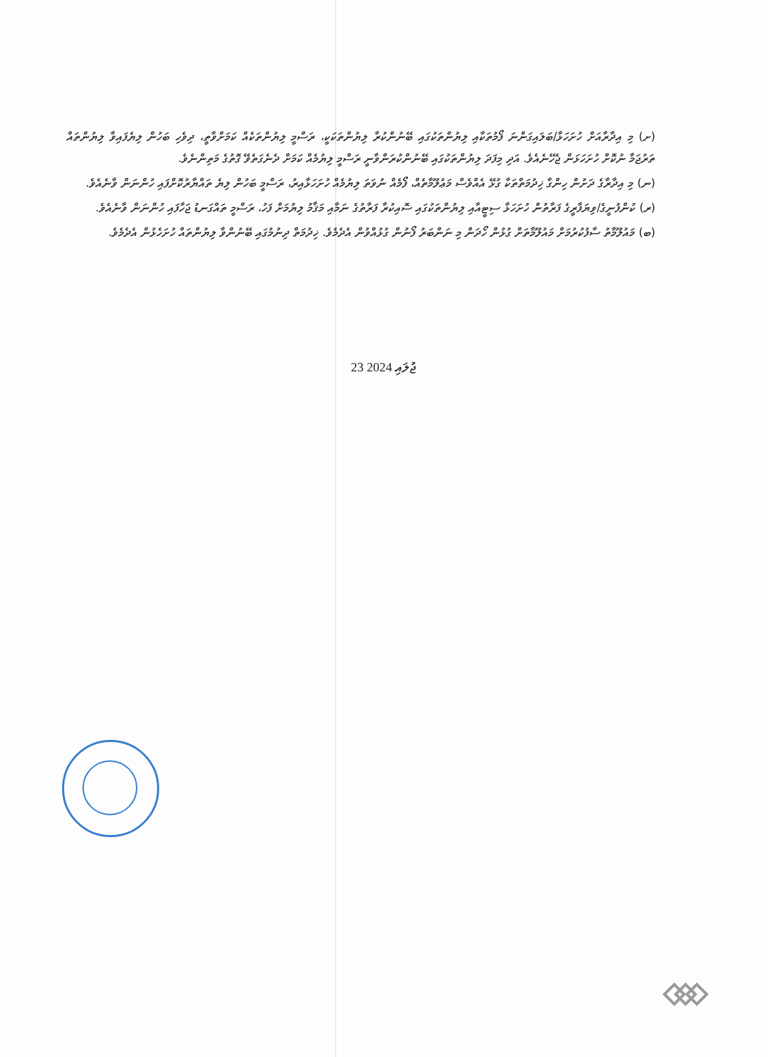(ށ) މި އިދާރާއަށް ހުށަހަޅާ/ބަލައިގަންނަ ފޯމުތަކާއި ލިޔުންތަކުގައި ބޭނުންކުރާ ލިޔުންތަކަކީ، ރަސްމީ ލިޔުންތަކެއް ކަމަށްވާތީ، ދިވެހި ބަހުން ލިޔެފައިވާ ލިޔުންތައް ތަރުޖަމާ ނުކޮށް ހުށަހަޅަން ޖެހޭނެއެވެ. އަދި މިފަދަ ލިޔުންތަކުގައި ބޭނުންކުރަންވާނީ ރަސްމީ ލިޔުމެއް ކަމަށް ދެނެގަތެވޭ ގޮތުގެ މަތިންނެވެ.
(ނ) މި އިދާރާގެ ދަށުން ހިންގާ ޚިދުމަތްތަކާ ގުޅޭ އެއްވެސް މަޢުލޫމާތެއް، ފޯމެއް ނުވަތަ ލިޔުމެއް ހުށަހަޅާއިރު، ރަސްމީ ބަހުން ލިޔެ ތައްޔާރުކޮށްފައި ހުންނަން ވާނެއެވެ.
(ރ) ކުންފުނީގެ/ވިޔަފާރީގެ ފަރާތުން ހުށަހަޅާ ސިޓީއާއި ލިޔުންތަކުގައި ސޮއިކުރާ ފަރާތުގެ ނަމާއި މަޤާމު ލިޔުމަށް ފަހު، ރަސްމީ ތައްގަނޑު ޖަހާފައި ހުންނަން ވާނެއެވެ.
(ބ) މައުލޫމާތު ސާފުކުރުމަށް މައުލޫމާތަށް ގުޅުން ހޯދަން މި ނަންބަރު ފޯނުން ގުޅުއްވުން އެދެމެވެ. ޚިދުމަތް ދިނުމުގައި ބޭނުންވާ ލިޔުންތައް ހުށަހެޅުން އެދެމެވެ.
23 ޖުލައި 2024